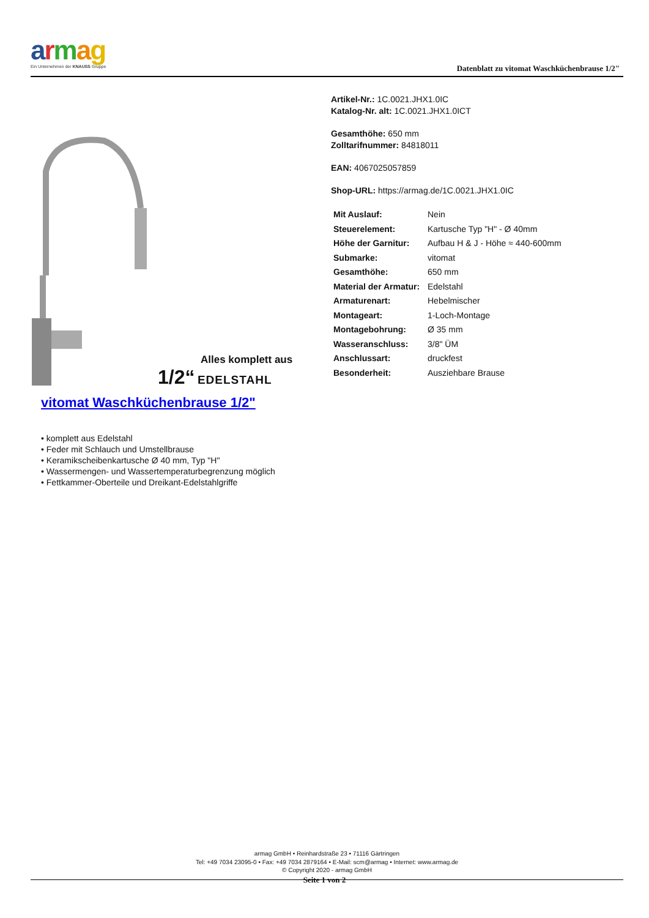armag
Ein Unternehmen der KNAUSS Gruppe
Datenblatt zu vitomat Waschküchenbrause 1/2"
Alles komplett aus
1/2“ EDELSTAHL
vitomat Waschküchenbrause 1/2"
• komplett aus Edelstahl
• Feder mit Schlauch und Umstellbrause
• Keramikscheibenkartusche Ø 40 mm, Typ "H"
• Wassermengen- und Wassertemperaturbegrenzung möglich
• Fettkammer-Oberteile und Dreikant-Edelstahlgriffe
Artikel-Nr.: 1C.0021.JHX1.0IC
Katalog-Nr. alt: 1C.0021.JHX1.0ICT
Gesamthöhe: 650 mm
Zolltarifnummer: 84818011
EAN: 4067025057859
Shop-URL: https://armag.de/1C.0021.JHX1.0IC
| Mit Auslauf: | Nein |
| Steuerelement: | Kartusche Typ "H" - Ø 40mm |
| Höhe der Garnitur: | Aufbau H & J - Höhe ≈ 440-600mm |
| Submarke: | vitomat |
| Gesamthöhe: | 650 mm |
| Material der Armatur: | Edelstahl |
| Armaturenart: | Hebelmischer |
| Montageart: | 1-Loch-Montage |
| Montagebohrung: | Ø 35 mm |
| Wasseranschluss: | 3/8" ÜM |
| Anschlussart: | druckfest |
| Besonderheit: | Ausziehbare Brause |
armag GmbH • Reinhardstraße 23 • 71116 Gärtringen
Tel: +49 7034 23095-0 • Fax: +49 7034 2879164 • E-Mail: scm@armag • Internet: www.armag.de
© Copyright 2020 - armag GmbH
Seite 1 von 2